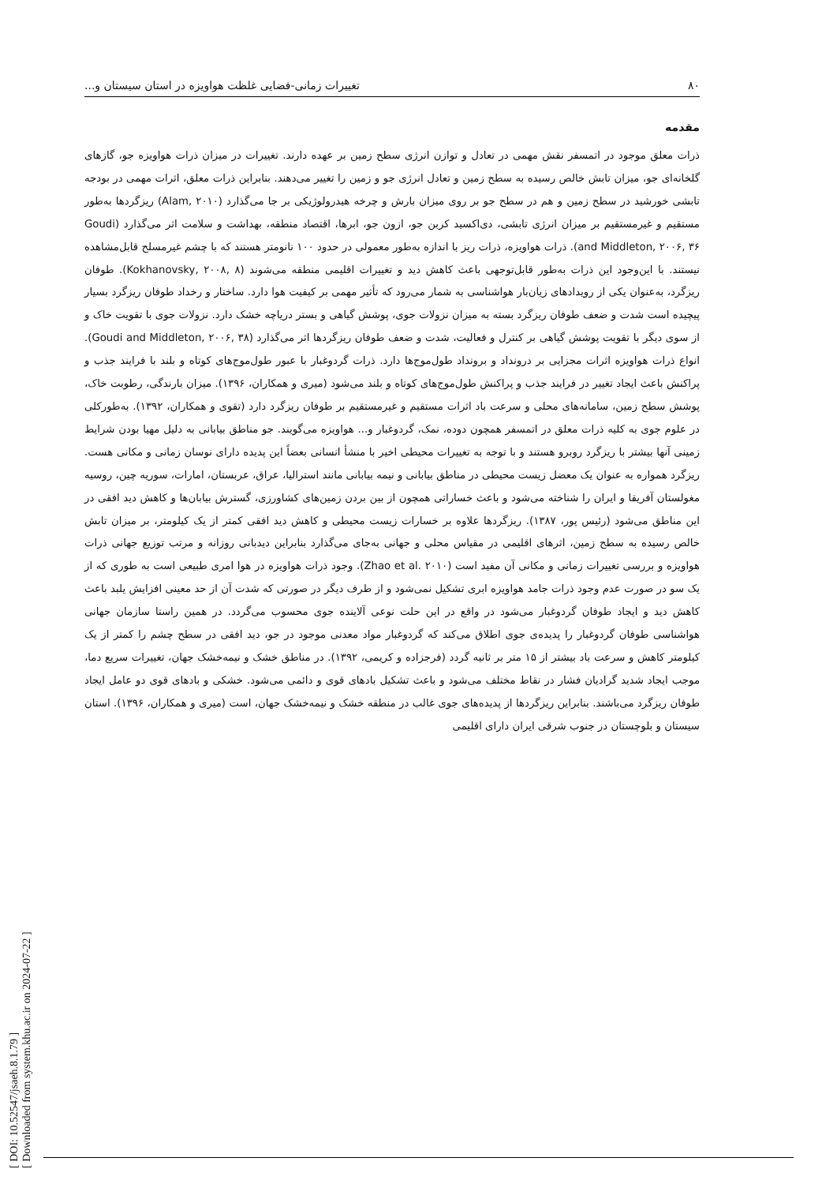۸۰ تغییرات زمانی-فضایی غلظت هواویزه در استان سیستان و...
مقدمه
ذرات معلق موجود در اتمسفر نقش مهمی در تعادل و توازن انرژی سطح زمین بر عهده دارند. تغییرات در میزان ذرات هواویزه جو، گازهای گلخانه‌ای جو، میزان تابش خالص رسیده به سطح زمین و تعادل انرژی جو و زمین را تغییر می‌دهند. بنابراین ذرات معلق، اثرات مهمی در بودجه تابشی خورشید در سطح زمین و هم در سطح جو بر روی میزان بارش و چرخه هیدرولوژیکی بر جا می‌گذارد (Alam, ۲۰۱۰) ریزگردها به‌طور مستقیم و غیرمستقیم بر میزان انرژی تابشی، دی‌اکسید کربن جو، ازون جو، ابرها، اقتصاد منطقه، بهداشت و سلامت اثر می‌گذارد (Goudi and Middleton, ۲۰۰۶, ۳۶). ذرات هواویزه، ذرات ریز با اندازه به‌طور معمولی در حدود ۱۰۰ نانومتر هستند که با چشم غیرمسلح قابل‌مشاهده نیستند. با این‌وجود این ذرات به‌طور قابل‌توجهی باعث کاهش دید و تغییرات اقلیمی منطقه می‌شوند (Kokhanovsky, ۲۰۰۸, ۸). طوفان ریزگرد، به‌عنوان یکی از رویدادهای زیان‌بار هواشناسی به شمار می‌رود که تأثیر مهمی بر کیفیت هوا دارد. ساختار و رخداد طوفان ریزگرد بسیار پیچیده است شدت و ضعف طوفان ریزگرد بسته به میزان نزولات جوی، پوشش گیاهی و بستر دریاچه خشک دارد. نزولات جوی با تقویت خاک و از سوی دیگر با تقویت پوشش گیاهی بر کنترل و فعالیت، شدت و ضعف طوفان ریزگردها اثر می‌گذارد (Goudi and Middleton, ۲۰۰۶, ۳۸). انواع ذرات هواویزه اثرات مجزایی بر درونداد و برونداد طول‌موج‌ها دارد. ذرات گردوغبار با عبور طول‌موج‌های کوتاه و بلند با فرایند جذب و پراکنش باعث ایجاد تغییر در فرایند جذب و پراکنش طول‌موج‌های کوتاه و بلند می‌شود (میری و همکاران، ۱۳۹۶). میزان بارندگی، رطوبت خاک، پوشش سطح زمین، سامانه‌های محلی و سرعت باد اثرات مستقیم و غیرمستقیم بر طوفان ریزگرد دارد (تقوی و همکاران، ۱۳۹۲). به‌طورکلی در علوم جوی به کلیه ذرات معلق در اتمسفر همچون دوده، نمک، گردوغبار و... هواویزه می‌گویند. جو مناطق بیابانی به دلیل مهیا بودن شرایط زمینی آنها بیشتر با ریزگرد روبرو هستند و با توجه به تغییرات محیطی اخیر با منشأ انسانی بعضاً این پدیده دارای نوسان زمانی و مکانی هست. ریزگرد همواره به عنوان یک معضل زیست محیطی در مناطق بیابانی و نیمه بیابانی مانند استرالیا، عراق، عربستان، امارات، سوریه چین، روسیه مغولستان آفریقا و ایران را شناخته می‌شود و باعث خساراتی همچون از بین بردن زمین‌های کشاورزی، گسترش بیابان‌ها و کاهش دید افقی در این مناطق می‌شود (رئیس پور، ۱۳۸۷). ریزگردها علاوه بر خسارات زیست محیطی و کاهش دید افقی کمتر از یک کیلومتر، بر میزان تابش خالص رسیده به سطح زمین، اثرهای اقلیمی در مقیاس محلی و جهانی به‌جای می‌گذارد بنابراین دیدبانی روزانه و مرتب توزیع جهانی ذرات هواویزه و بررسی تغییرات زمانی و مکانی آن مفید است (Zhao et al. ۲۰۱۰). وجود ذرات هواویزه در هوا امری طبیعی است به طوری که از یک سو در صورت عدم وجود ذرات جامد هواویزه ابری تشکیل نمی‌شود و از طرف دیگر در صورتی که شدت آن از حد معینی افزایش یلبد باعث کاهش دید و ایجاد طوفان گردوغبار می‌شود در واقع در این حلت نوعی آلاینده جوی محسوب می‌گردد. در همین راستا سازمان جهانی هواشناسی طوفان گردوغبار را پدیده‌ی جوی اطلاق می‌کند که گردوغبار مواد معدنی موجود در جو، دید افقی در سطح چشم را کمتر از یک کیلومتر کاهش و سرعت باد بیشتر از ۱۵ متر بر ثانیه گردد (فرجزاده و کریمی، ۱۳۹۲). در مناطق خشک و نیمه‌خشک جهان، تغییرات سریع دما، موجب ایجاد شدید گرادیان فشار در نقاط مختلف می‌شود و باعث تشکیل بادهای قوی و دائمی می‌شود. خشکی و بادهای قوی دو عامل ایجاد طوفان ریزگرد می‌باشند. بنابراین ریزگردها از پدیده‌های جوی غالب در منطقه خشک و نیمه‌خشک جهان، است (میری و همکاران، ۱۳۹۶). استان سیستان و بلوچستان در جنوب شرقی ایران دارای اقلیمی
[ DOI: 10.52547/jsaeh.8.1.79 ]
[ Downloaded from system.khu.ac.ir on 2024-07-22 ]